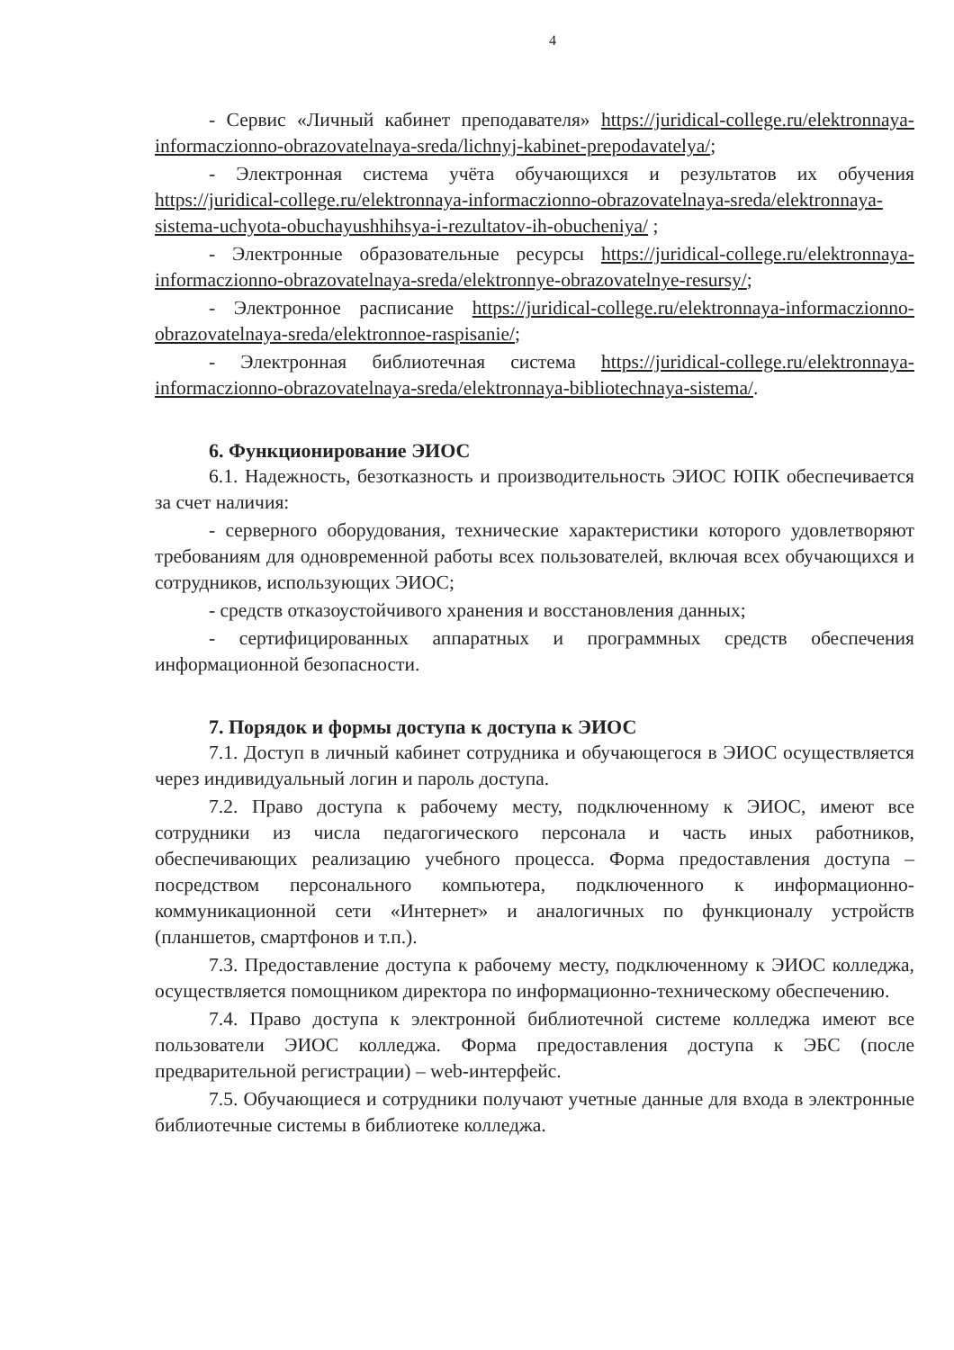4
- Сервис «Личный кабинет преподавателя» https://juridical-college.ru/elektronnaya-informaczionno-obrazovatelnaya-sreda/lichnyj-kabinet-prepodavatelya/;
- Электронная система учёта обучающихся и результатов их обучения https://juridical-college.ru/elektronnaya-informaczionno-obrazovatelnaya-sreda/elektronnaya-sistema-uchyota-obuchayushhihsya-i-rezultatov-ih-obucheniya/ ;
- Электронные образовательные ресурсы https://juridical-college.ru/elektronnaya-informaczionno-obrazovatelnaya-sreda/elektronnye-obrazovatelnye-resursy/;
- Электронное расписание https://juridical-college.ru/elektronnaya-informaczionno-obrazovatelnaya-sreda/elektronnoe-raspisanie/;
- Электронная библиотечная система https://juridical-college.ru/elektronnaya-informaczionno-obrazovatelnaya-sreda/elektronnaya-bibliotechnaya-sistema/.
6. Функционирование ЭИОС
6.1. Надежность, безотказность и производительность ЭИОС ЮПК обеспечивается за счет наличия:
- серверного оборудования, технические характеристики которого удовлетворяют требованиям для одновременной работы всех пользователей, включая всех обучающихся и сотрудников, использующих ЭИОС;
- средств отказоустойчивого хранения и восстановления данных;
- сертифицированных аппаратных и программных средств обеспечения информационной безопасности.
7. Порядок и формы доступа к доступа к ЭИОС
7.1. Доступ в личный кабинет сотрудника и обучающегося в ЭИОС осуществляется через индивидуальный логин и пароль доступа.
7.2. Право доступа к рабочему месту, подключенному к ЭИОС, имеют все сотрудники из числа педагогического персонала и часть иных работников, обеспечивающих реализацию учебного процесса. Форма предоставления доступа – посредством персонального компьютера, подключенного к информационно-коммуникационной сети «Интернет» и аналогичных по функционалу устройств (планшетов, смартфонов и т.п.).
7.3. Предоставление доступа к рабочему месту, подключенному к ЭИОС колледжа, осуществляется помощником директора по информационно-техническому обеспечению.
7.4. Право доступа к электронной библиотечной системе колледжа имеют все пользователи ЭИОС колледжа. Форма предоставления доступа к ЭБС (после предварительной регистрации) – web-интерфейс.
7.5. Обучающиеся и сотрудники получают учетные данные для входа в электронные библиотечные системы в библиотеке колледжа.